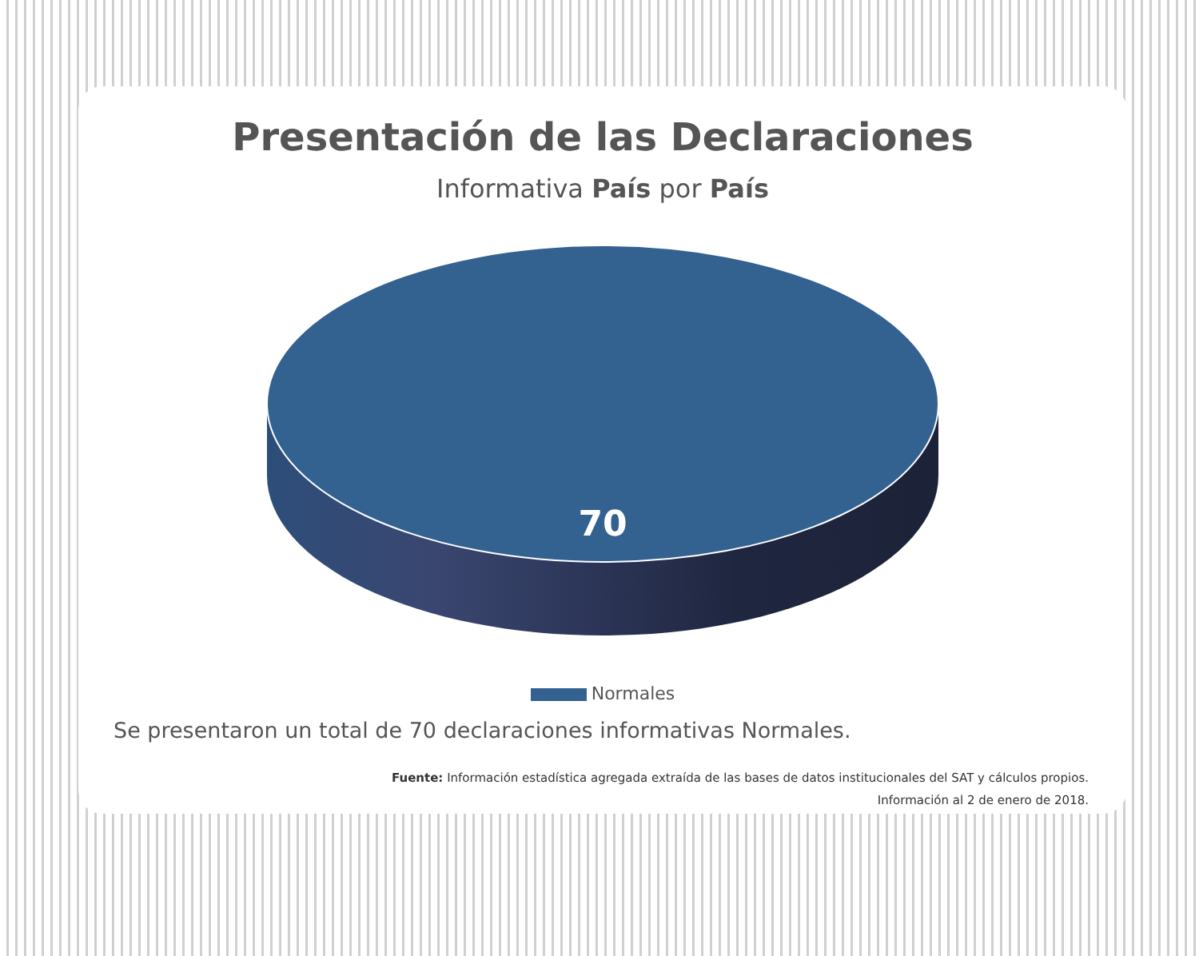Presentación de las Declaraciones
Informativa País por País
70
Normales
Se presentaron un total de 70 declaraciones informativas Normales.
Fuente: Información estadística agregada extraída de las bases de datos institucionales del SAT y cálculos propios.
Información al 2 de enero de 2018.